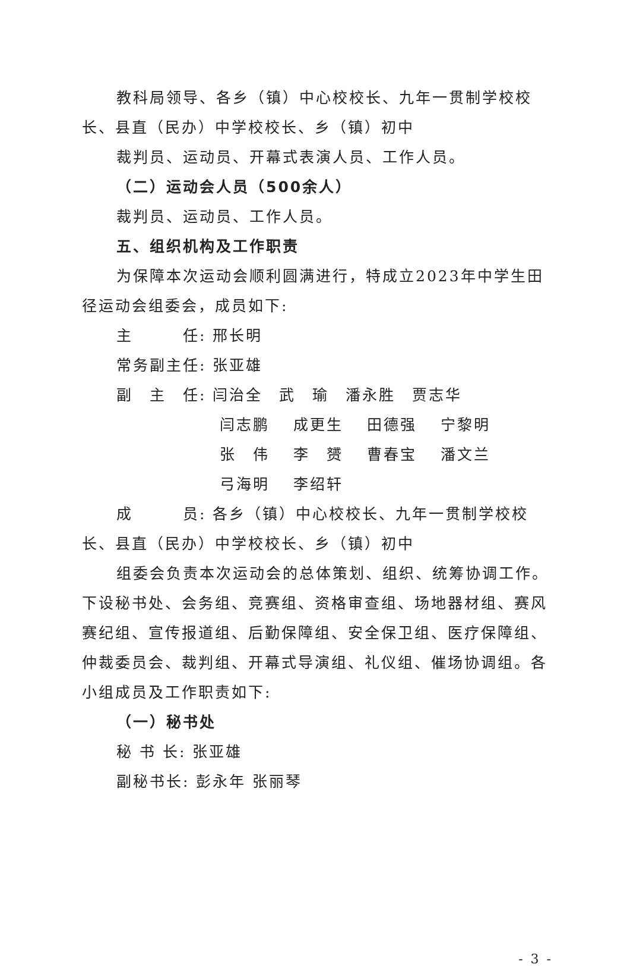教科局领导、各乡（镇）中心校校长、九年一贯制学校校长、县直（民办）中学校校长、乡（镇）初中
裁判员、运动员、开幕式表演人员、工作人员。
（二）运动会人员（500余人）
裁判员、运动员、工作人员。
五、组织机构及工作职责
为保障本次运动会顺利圆满进行，特成立2023年中学生田径运动会组委会，成员如下:
主　　　任: 邢长明
常务副主任: 张亚雄
副　主　任: 闫治全　武　瑜　潘永胜　贾志华
闫志鹏 成更生 田德强 宁黎明
张　伟 李　赟 曹春宝 潘文兰
弓海明 李绍轩
成　　　员: 各乡（镇）中心校校长、九年一贯制学校校长、县直（民办）中学校校长、乡（镇）初中
组委会负责本次运动会的总体策划、组织、统筹协调工作。下设秘书处、会务组、竞赛组、资格审查组、场地器材组、赛风赛纪组、宣传报道组、后勤保障组、安全保卫组、医疗保障组、仲裁委员会、裁判组、开幕式导演组、礼仪组、催场协调组。各小组成员及工作职责如下:
（一）秘书处
秘 书 长: 张亚雄
副秘书长: 彭永年 张丽琴
- 3 -